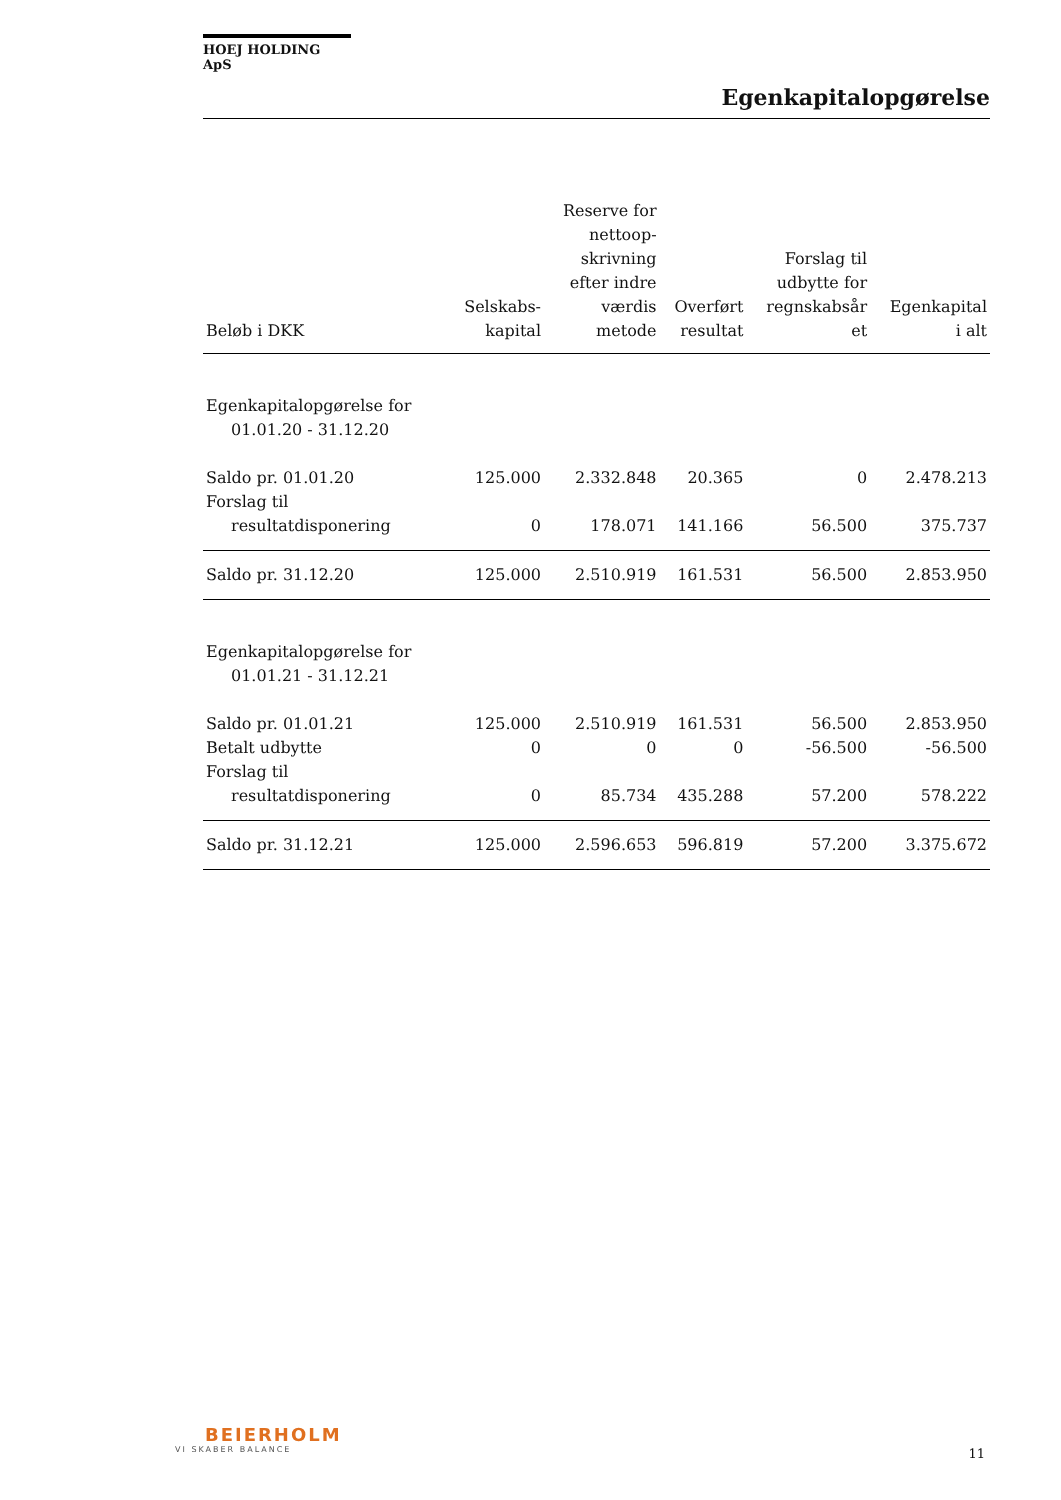HOEJ HOLDING ApS
Egenkapitalopgørelse
| Beløb i DKK | Selskabs- kapital | Reserve for nettoop- skrivning efter indre værdis metode | Overført resultat | Forslag til udbytte for regnskabsår et | Egenkapital i alt |
| --- | --- | --- | --- | --- | --- |
| Egenkapitalopgørelse for 01.01.20 - 31.12.20 | | | | | |
| Saldo pr. 01.01.20 | 125.000 | 2.332.848 | 20.365 | 0 | 2.478.213 |
| Forslag til resultatdisponering | 0 | 178.071 | 141.166 | 56.500 | 375.737 |
| Saldo pr. 31.12.20 | 125.000 | 2.510.919 | 161.531 | 56.500 | 2.853.950 |
| Egenkapitalopgørelse for 01.01.21 - 31.12.21 | | | | | |
| Saldo pr. 01.01.21 | 125.000 | 2.510.919 | 161.531 | 56.500 | 2.853.950 |
| Betalt udbytte | 0 | 0 | 0 | -56.500 | -56.500 |
| Forslag til resultatdisponering | 0 | 85.734 | 435.288 | 57.200 | 578.222 |
| Saldo pr. 31.12.21 | 125.000 | 2.596.653 | 596.819 | 57.200 | 3.375.672 |
BEIERHOLM
VI SKABER BALANCE
11